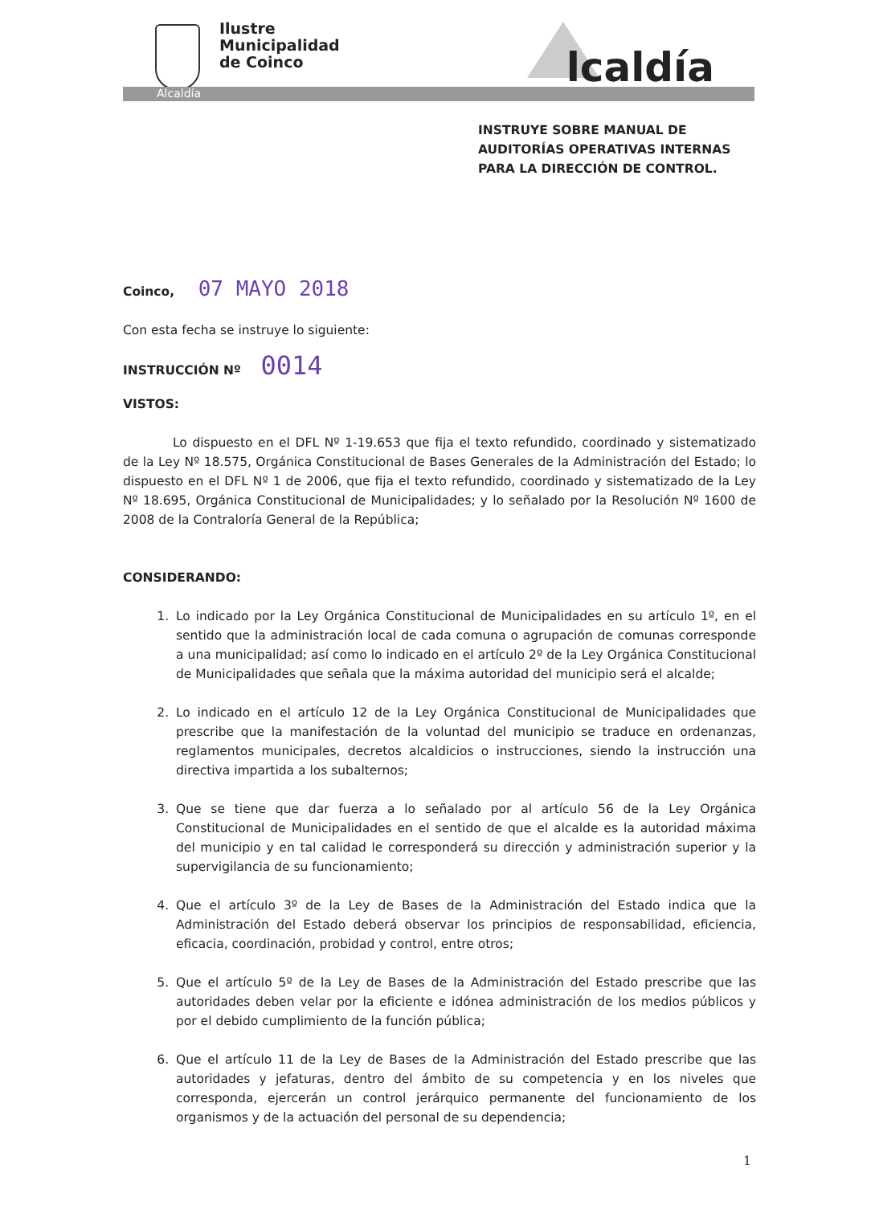Ilustre
Municipalidad
de Coinco
lcaldía
Alcaldía
INSTRUYE SOBRE MANUAL DE
AUDITORÍAS OPERATIVAS INTERNAS
PARA LA DIRECCIÓN DE CONTROL.
Coinco, 07 MAYO 2018
Con esta fecha se instruye lo siguiente:
INSTRUCCIÓN Nº 0014
VISTOS:
Lo dispuesto en el DFL Nº 1-19.653 que fija el texto refundido, coordinado y sistematizado de la Ley Nº 18.575, Orgánica Constitucional de Bases Generales de la Administración del Estado; lo dispuesto en el DFL Nº 1 de 2006, que fija el texto refundido, coordinado y sistematizado de la Ley Nº 18.695, Orgánica Constitucional de Municipalidades; y lo señalado por la Resolución Nº 1600 de 2008 de la Contraloría General de la República;
CONSIDERANDO:
1. Lo indicado por la Ley Orgánica Constitucional de Municipalidades en su artículo 1º, en el sentido que la administración local de cada comuna o agrupación de comunas corresponde a una municipalidad; así como lo indicado en el artículo 2º de la Ley Orgánica Constitucional de Municipalidades que señala que la máxima autoridad del municipio será el alcalde;
2. Lo indicado en el artículo 12 de la Ley Orgánica Constitucional de Municipalidades que prescribe que la manifestación de la voluntad del municipio se traduce en ordenanzas, reglamentos municipales, decretos alcaldicios o instrucciones, siendo la instrucción una directiva impartida a los subalternos;
3. Que se tiene que dar fuerza a lo señalado por al artículo 56 de la Ley Orgánica Constitucional de Municipalidades en el sentido de que el alcalde es la autoridad máxima del municipio y en tal calidad le corresponderá su dirección y administración superior y la supervigilancia de su funcionamiento;
4. Que el artículo 3º de la Ley de Bases de la Administración del Estado indica que la Administración del Estado deberá observar los principios de responsabilidad, eficiencia, eficacia, coordinación, probidad y control, entre otros;
5. Que el artículo 5º de la Ley de Bases de la Administración del Estado prescribe que las autoridades deben velar por la eficiente e idónea administración de los medios públicos y por el debido cumplimiento de la función pública;
6. Que el artículo 11 de la Ley de Bases de la Administración del Estado prescribe que las autoridades y jefaturas, dentro del ámbito de su competencia y en los niveles que corresponda, ejercerán un control jerárquico permanente del funcionamiento de los organismos y de la actuación del personal de su dependencia;
1